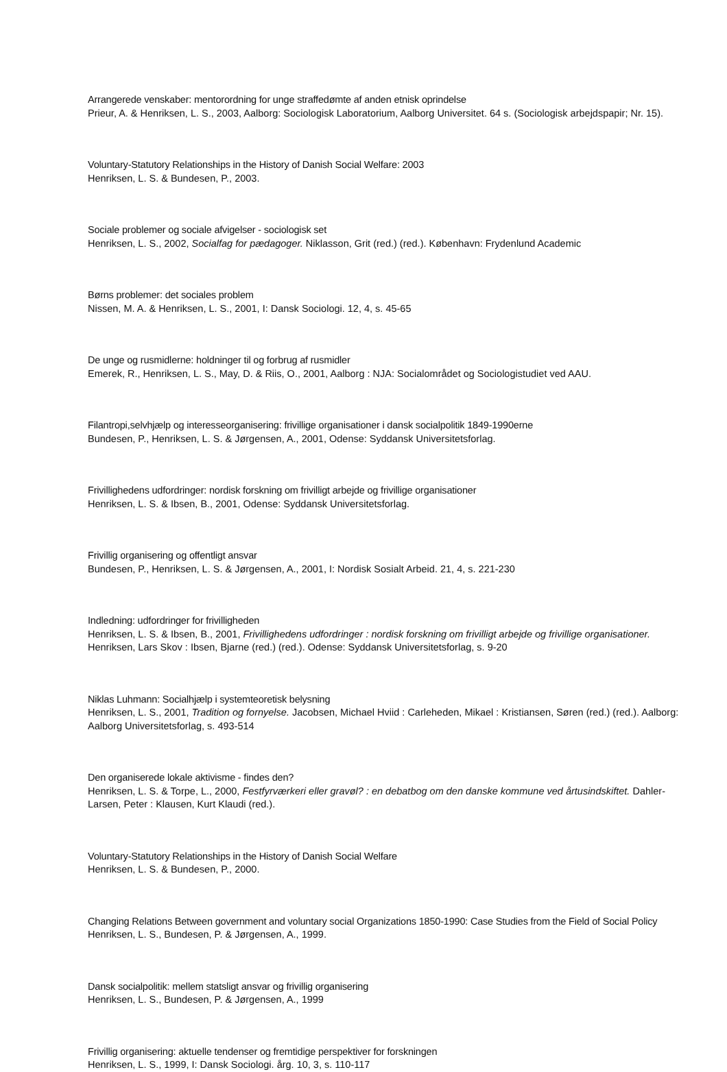Arrangerede venskaber: mentorordning for unge straffedømte af anden etnisk oprindelse
Prieur, A. & Henriksen, L. S., 2003, Aalborg: Sociologisk Laboratorium, Aalborg Universitet. 64 s. (Sociologisk arbejdspapir; Nr. 15).
Voluntary-Statutory Relationships in the History of Danish Social Welfare: 2003
Henriksen, L. S. & Bundesen, P., 2003.
Sociale problemer og sociale afvigelser - sociologisk set
Henriksen, L. S., 2002, Socialfag for pædagoger. Niklasson, Grit (red.) (red.). København: Frydenlund Academic
Børns problemer: det sociales problem
Nissen, M. A. & Henriksen, L. S., 2001, I: Dansk Sociologi. 12, 4, s. 45-65
De unge og rusmidlerne: holdninger til og forbrug af rusmidler
Emerek, R., Henriksen, L. S., May, D. & Riis, O., 2001, Aalborg : NJA: Socialområdet og Sociologistudiet ved AAU.
Filantropi,selvhjælp og interesseorganisering: frivillige organisationer i dansk socialpolitik 1849-1990erne
Bundesen, P., Henriksen, L. S. & Jørgensen, A., 2001, Odense: Syddansk Universitetsforlag.
Frivillighedens udfordringer: nordisk forskning om frivilligt arbejde og frivillige organisationer
Henriksen, L. S. & Ibsen, B., 2001, Odense: Syddansk Universitetsforlag.
Frivillig organisering og offentligt ansvar
Bundesen, P., Henriksen, L. S. & Jørgensen, A., 2001, I: Nordisk Sosialt Arbeid. 21, 4, s. 221-230
Indledning: udfordringer for frivilligheden
Henriksen, L. S. & Ibsen, B., 2001, Frivillighedens udfordringer : nordisk forskning om frivilligt arbejde og frivillige organisationer. Henriksen, Lars Skov : Ibsen, Bjarne (red.) (red.). Odense: Syddansk Universitetsforlag, s. 9-20
Niklas Luhmann: Socialhjælp i systemteoretisk belysning
Henriksen, L. S., 2001, Tradition og fornyelse. Jacobsen, Michael Hviid : Carleheden, Mikael : Kristiansen, Søren (red.) (red.). Aalborg: Aalborg Universitetsforlag, s. 493-514
Den organiserede lokale aktivisme - findes den?
Henriksen, L. S. & Torpe, L., 2000, Festfyrværkeri eller gravøl? : en debatbog om den danske kommune ved årtusindskiftet. Dahler-Larsen, Peter : Klausen, Kurt Klaudi (red.).
Voluntary-Statutory Relationships in the History of Danish Social Welfare
Henriksen, L. S. & Bundesen, P., 2000.
Changing Relations Between government and voluntary social Organizations 1850-1990: Case Studies from the Field of Social Policy
Henriksen, L. S., Bundesen, P. & Jørgensen, A., 1999.
Dansk socialpolitik: mellem statsligt ansvar og frivillig organisering
Henriksen, L. S., Bundesen, P. & Jørgensen, A., 1999
Frivillig organisering: aktuelle tendenser og fremtidige perspektiver for forskningen
Henriksen, L. S., 1999, I: Dansk Sociologi. årg. 10, 3, s. 110-117